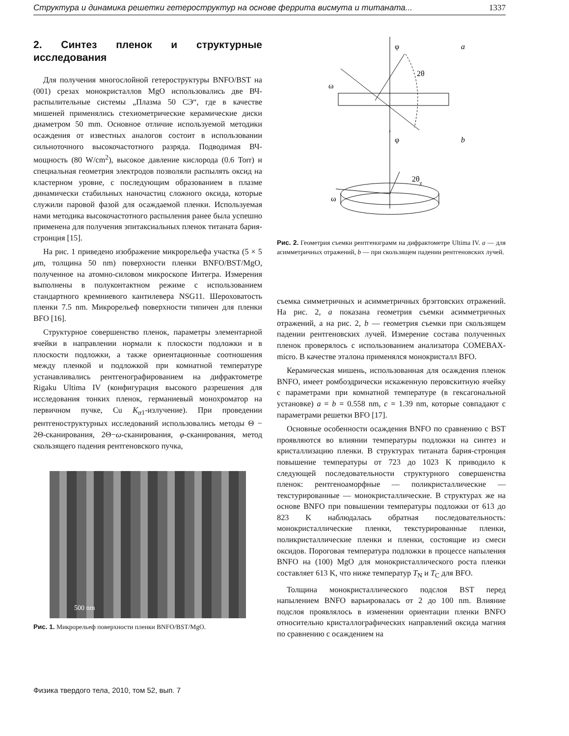Структура и динамика решетки гетероструктур на основе феррита висмута и титаната... 1337
2. Синтез пленок и структурные исследования
Для получения многослойной гетероструктуры BNFO/BST на (001) срезах монокристаллов MgO использовались две ВЧ-распылительные системы „Плазма 50 СЭ“, где в качестве мишеней применялись стехиометрические керамические диски диаметром 50 mm. Основное отличие используемой методики осаждения от известных аналогов состоит в использовании сильноточного высокочастотного разряда. Подводимая ВЧ-мощность (80 W/cm<sup>2</sup>), высокое давление кислорода (0.6 Torr) и специальная геометрия электродов позволяли распылять оксид на кластерном уровне, с последующим образованием в плазме динамически стабильных наночастиц сложного оксида, которые служили паровой фазой для осаждаемой пленки. Используемая нами методика высокочастотного распыления ранее была успешно применена для получения эпитаксиальных пленок титаната бария-стронция [15].
На рис. 1 приведено изображение микрорельефа участка (5 × 5 μm, толщина 50 nm) поверхности пленки BNFO/BST/MgO, полученное на атомно-силовом микроскопе Интегра. Измерения выполнены в полуконтактном режиме с использованием стандартного кремниевого кантилевера NSG11. Шероховатость пленки 7.5 nm. Микрорельеф поверхности типичен для пленки BFO [16].
Структурное совершенство пленок, параметры элементарной ячейки в направлении нормали к плоскости подложки и в плоскости подложки, а также ориентационные соотношения между пленкой и подложкой при комнатной температуре устанавливались рентгенографированием на дифрактометре Rigaku Ultima IV (конфигурация высокого разрешения для исследования тонких пленок, германиевый монохроматор на первичном пучке, Cu K<sub>α1</sub>-излучение). При проведении рентгеноструктурных исследований использовались методы Θ − 2Θ-сканирования, 2Θ−ω-сканирования, φ-сканирования, метод скользящего падения рентгеновского пучка,
500 nm
Рис. 1. Микрорельеф поверхности пленки BNFO/BST/MgO.
φ
a
2θ
ω
φ
b
2θχ
ω
Рис. 2. Геометрия съемки рентгенограмм на дифрактометре Ultima IV. a — для асимметричных отражений, b — при скользящем падении рентгеновских лучей.
съемка симметричных и асимметричных брэгговских отражений. На рис. 2, a показана геометрия съемки асимметричных отражений, а на рис. 2, b — геометрия съемки при скользящем падении рентгеновских лучей. Измерение состава полученных пленок проверялось с использованием анализатора COMEBAX-micro. В качестве эталона применялся монокристалл BFO.
Керамическая мишень, использованная для осаждения пленок BNFO, имеет ромбоэдрически искаженную перовскитную ячейку с параметрами при комнатной температуре (в гексагональной установке) a = b = 0.558 nm, c = 1.39 nm, которые совпадают с параметрами решетки BFO [17].
Основные особенности осаждения BNFO по сравнению с BST проявляются во влиянии температуры подложки на синтез и кристаллизацию пленки. В структурах титаната бария-стронция повышение температуры от 723 до 1023 K приводило к следующей последовательности структурного совершенства пленок: рентгеноаморфные — поликристаллические — текстурированные — монокристаллические. В структурах же на основе BNFO при повышении температуры подложки от 613 до 823 K наблюдалась обратная последовательность: монокристаллические пленки, текстурированные пленки, поликристаллические пленки и пленки, состоящие из смеси оксидов. Пороговая температура подложки в процессе напыления BNFO на (100) MgO для монокристаллического роста пленки составляет 613 K, что ниже температур T<sub>N</sub> и T<sub>C</sub> для BFO.
Толщина монокристаллического подслоя BST перед напылением BNFO варьировалась от 2 до 100 nm. Влияние подслоя проявлялось в изменении ориентации пленки BNFO относительно кристаллографических направлений оксида магния по сравнению с осаждением на
Физика твердого тела, 2010, том 52, вып. 7